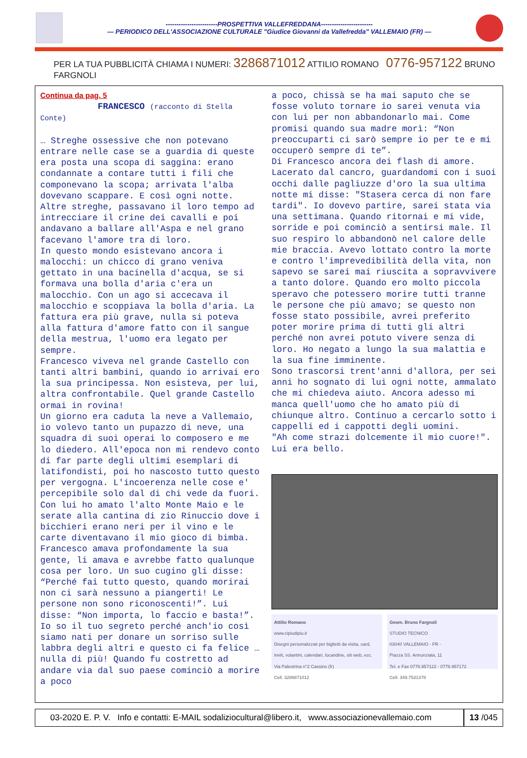------------------------PROSPETTIVA VALLEFREDDANA------------------------
— PERIODICO DELL'ASSOCIAZIONE CULTURALE "Giudice Giovanni da Vallefredda" VALLEMAIO (FR) —
PER LA TUA PUBBLICITÀ CHIAMA I NUMERI: 3286871012 ATTILIO ROMANO 0776-957122 BRUNO FARGNOLI
Continua da pag. 5
FRANCESCO (racconto di Stella Conte)
… Streghe ossessive che non potevano entrare nelle case se a guardia di queste era posta una scopa di saggina: erano condannate a contare tutti i fili che componevano la scopa; arrivata l'alba dovevano scappare. E così ogni notte. Altre streghe, passavano il loro tempo ad intrecciare il crine dei cavalli e poi andavano a ballare all'Aspa e nel grano facevano l'amore tra di loro.
In questo mondo esistevano ancora i malocchi: un chicco di grano veniva gettato in una bacinella d'acqua, se si formava una bolla d'aria c'era un malocchio. Con un ago si accecava il malocchio e scoppiava la bolla d'aria. La fattura era più grave, nulla si poteva alla fattura d'amore fatto con il sangue della mestrua, l'uomo era legato per sempre.
Francesco viveva nel grande Castello con tanti altri bambini, quando io arrivai ero la sua principessa. Non esisteva, per lui, altra confrontabile. Quel grande Castello ormai in rovina!
Un giorno era caduta la neve a Vallemaio, io volevo tanto un pupazzo di neve, una squadra di suoi operai lo composero e me lo diedero. All'epoca non mi rendevo conto di far parte degli ultimi esemplari di latifondisti, poi ho nascosto tutto questo per vergogna. L'incoerenza nelle cose e' percepibile solo dal di chi vede da fuori.
Con lui ho amato l'alto Monte Maio e le serate alla cantina di zio Rinuccio dove i bicchieri erano neri per il vino e le carte diventavano il mio gioco di bimba. Francesco amava profondamente la sua gente, li amava e avrebbe fatto qualunque cosa per loro. Un suo cugino gli disse: “Perché fai tutto questo, quando morirai non ci sarà nessuno a piangerti! Le persone non sono riconoscenti!”. Lui disse: “Non importa, lo faccio e basta!”. Io so il tuo segreto perché anch'io così siamo nati per donare un sorriso sulle labbra degli altri e questo ci fa felice … nulla di più! Quando fu costretto ad andare via dal suo paese cominciò a morire a poco
a poco, chissà se ha mai saputo che se fosse voluto tornare io sarei venuta via con lui per non abbandonarlo mai. Come promisi quando sua madre morì: “Non preoccuparti ci sarò sempre io per te e mi occuperò sempre di te”.
Di Francesco ancora dei flash di amore. Lacerato dal cancro, guardandomi con i suoi occhi dalle pagliuzze d'oro la sua ultima notte mi disse: "Stasera cerca di non fare tardi". Io dovevo partire, sarei stata via una settimana. Quando ritornai e mi vide, sorride e poi cominciò a sentirsi male. Il suo respiro lo abbandonò nel calore delle mie braccia. Avevo lottato contro la morte e contro l'imprevedibilità della vita, non sapevo se sarei mai riuscita a sopravvivere a tanto dolore. Quando ero molto piccola speravo che potessero morire tutti tranne le persone che più amavo; se questo non fosse stato possibile, avrei preferito poter morire prima di tutti gli altri perché non avrei potuto vivere senza di loro. Ho negato a lungo la sua malattia e la sua fine imminente.
Sono trascorsi trent'anni d'allora, per sei anni ho sognato di lui ogni notte, ammalato che mi chiedeva aiuto. Ancora adesso mi manca quell'uomo che ho amato più di chiunque altro. Continuo a cercarlo sotto i cappelli ed i cappotti degli uomini.
"Ah come strazi dolcemente il mio cuore!". Lui era bello.
Attilio Romano
www.cipiudipiu.it
Disegni personalizzati per biglietti da visita, card, inviti, volantini, calendari, locandine, siti web, ecc.
Via Palestrina n°2 Cassino (fr)
Cell. 3286871012
Geom. Bruno Fargnoli
STUDIO TECNICO
03040 VALLEMAIO - FR -
Piazza SS. Annunziata, 11
Tel. e Fax 0776.957122 - 0776.957172
Cell. 349.7531378
03-2020 E. P. V. Info e contatti: E-MAIL sodaliziocultural@libero.it, www.associazionevallemaio.com
13 /045